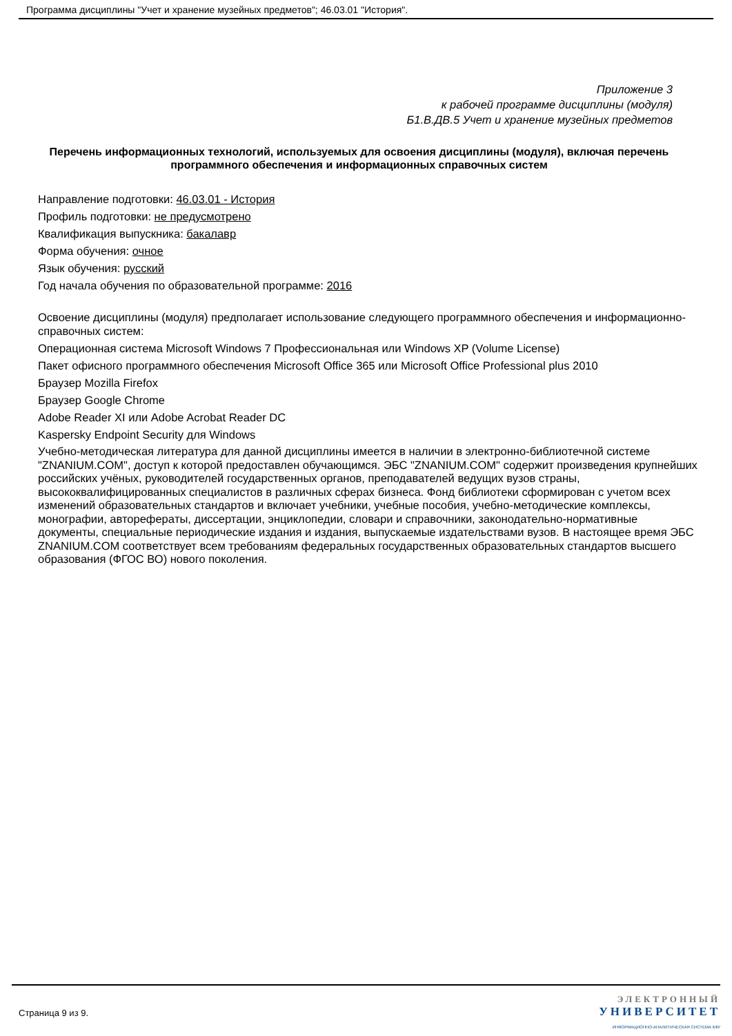Программа дисциплины "Учет и хранение музейных предметов"; 46.03.01 "История".
Приложение 3
к рабочей программе дисциплины (модуля)
Б1.В.ДВ.5 Учет и хранение музейных предметов
Перечень информационных технологий, используемых для освоения дисциплины (модуля), включая перечень программного обеспечения и информационных справочных систем
Направление подготовки: 46.03.01 - История
Профиль подготовки: не предусмотрено
Квалификация выпускника: бакалавр
Форма обучения: очное
Язык обучения: русский
Год начала обучения по образовательной программе: 2016
Освоение дисциплины (модуля) предполагает использование следующего программного обеспечения и информационно-справочных систем:
Операционная система Microsoft Windows 7 Профессиональная или Windows XP (Volume License)
Пакет офисного программного обеспечения Microsoft Office 365 или Microsoft Office Professional plus 2010
Браузер Mozilla Firefox
Браузер Google Chrome
Adobe Reader XI или Adobe Acrobat Reader DC
Kaspersky Endpoint Security для Windows
Учебно-методическая литература для данной дисциплины имеется в наличии в электронно-библиотечной системе "ZNANIUM.COM", доступ к которой предоставлен обучающимся. ЭБС "ZNANIUM.COM" содержит произведения крупнейших российских учёных, руководителей государственных органов, преподавателей ведущих вузов страны, высококвалифицированных специалистов в различных сферах бизнеса. Фонд библиотеки сформирован с учетом всех изменений образовательных стандартов и включает учебники, учебные пособия, учебно-методические комплексы, монографии, автореферaты, диссертации, энциклопедии, словари и справочники, законодательно-нормативные документы, специальные периодические издания и издания, выпускаемые издательствами вузов. В настоящее время ЭБС ZNANIUM.COM соответствует всем требованиям федеральных государственных образовательных стандартов высшего образования (ФГОС ВО) нового поколения.
Страница 9 из 9.
ЭЛЕКТРОННЫЙ
УНИВЕРСИТЕТ
ИНФОРМАЦИОННО-АНАЛИТИЧЕСКАЯ СИСТЕМА КФУ